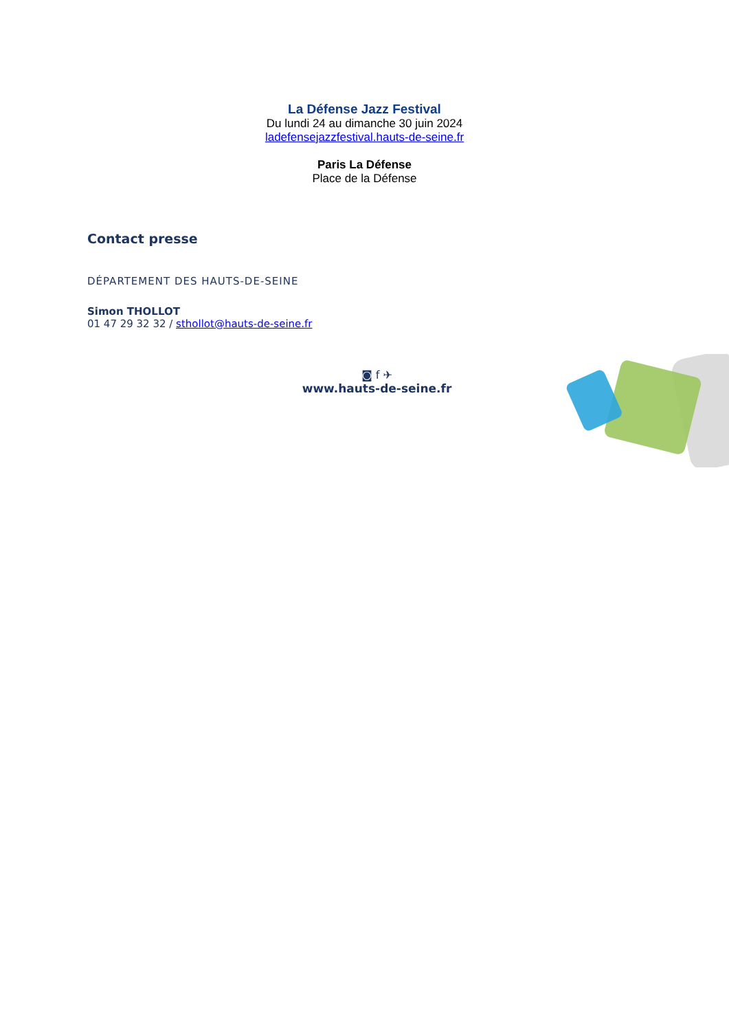La Défense Jazz Festival
Du lundi 24 au dimanche 30 juin 2024
ladefensejazzfestival.hauts-de-seine.fr
Paris La Défense
Place de la Défense
Contact presse
DÉPARTEMENT DES HAUTS-DE-SEINE
Simon THOLLOT
01 47 29 32 32 / sthollot@hauts-de-seine.fr
◙ f ✈
www.hauts-de-seine.fr